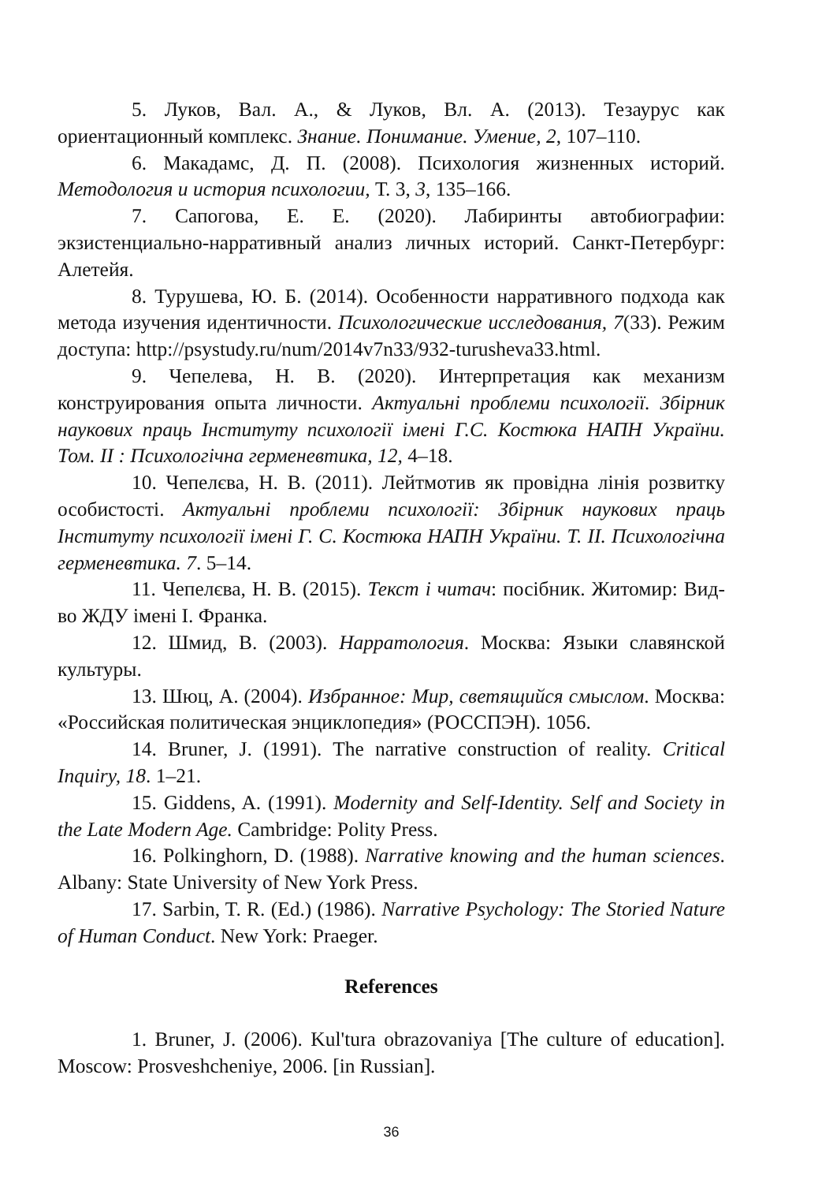5. Луков, Вал. А., & Луков, Вл. А. (2013). Тезаурус как ориентационный комплекс. Знание. Понимание. Умение, 2, 107–110.
6. Макадамс, Д. П. (2008). Психология жизненных историй. Методология и история психологии, Т. 3, 3, 135–166.
7. Сапогова, Е. Е. (2020). Лабиринты автобиографии: экзистенциально-нарративный анализ личных историй. Санкт-Петербург: Алетейя.
8. Турушева, Ю. Б. (2014). Особенности нарративного подхода как метода изучения идентичности. Психологические исследования, 7(33). Режим доступа: http://psystudy.ru/num/2014v7n33/932-turusheva33.html.
9. Чепелева, Н. В. (2020). Интерпретация как механизм конструирования опыта личности. Актуальні проблеми психології. Збірник наукових праць Інституту психології імені Г.С. Костюка НАПН України. Том. ІІ : Психологічна герменевтика, 12, 4–18.
10. Чепелєва, Н. В. (2011). Лейтмотив як провідна лінія розвитку особистості. Актуальні проблеми психології: Збірник наукових праць Інституту психології імені Г. С. Костюка НАПН України. Т. ІІ. Психологічна герменевтика. 7. 5–14.
11. Чепелєва, Н. В. (2015). Текст і читач: посібник. Житомир: Вид-во ЖДУ імені І. Франка.
12. Шмид, В. (2003). Нарратология. Москва: Языки славянской культуры.
13. Шюц, А. (2004). Избранное: Мир, светящийся смыслом. Москва: «Российская политическая энциклопедия» (РОССПЭН). 1056.
14. Bruner, J. (1991). The narrative construction of reality. Critical Inquiry, 18. 1–21.
15. Giddens, A. (1991). Modernity and Self-Identity. Self and Society in the Late Modern Age. Cambridge: Polity Press.
16. Polkinghorn, D. (1988). Narrative knowing and the human sciences. Albany: State University of New York Press.
17. Sarbin, T. R. (Ed.) (1986). Narrative Psychology: The Storied Nature of Human Conduct. New York: Praeger.
References
1. Bruner, J. (2006). Kul'tura obrazovaniya [The culture of education]. Moscow: Prosveshcheniye, 2006. [in Russian].
36